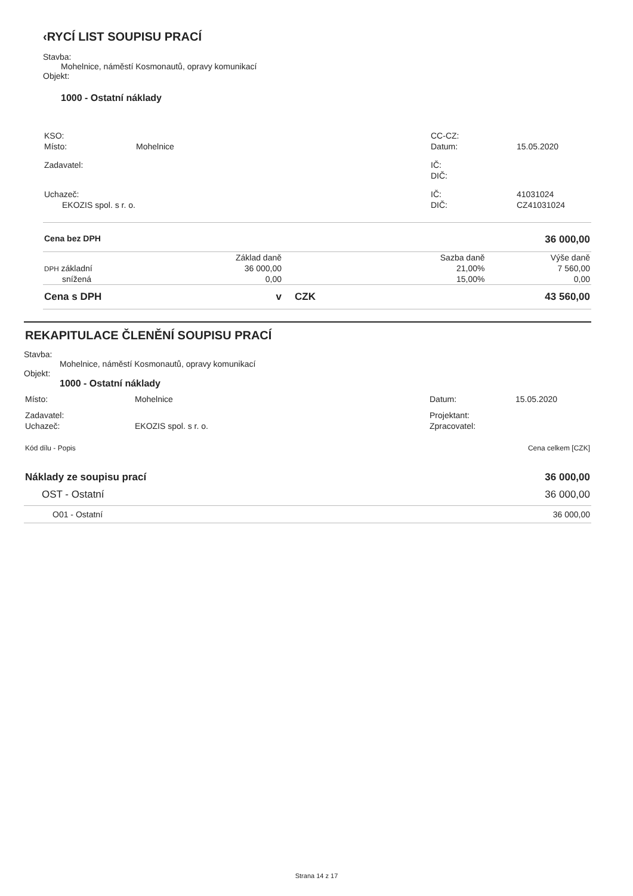‹RYCÍ LIST SOUPISU PRACÍ
Stavba:
Mohelnice, náměstí Kosmonautů, opravy komunikací
Objekt:
1000 - Ostatní náklady
| KSO: | | CC-CZ: | |
| Místo: | Mohelnice | Datum: | 15.05.2020 |
| Zadavatel: | | IČ: | |
| | | DIČ: | |
| Uchazeč: | | IČ: | 41031024 |
| EKOZIS spol. s r. o. | | DIČ: | CZ41031024 |
| Cena bez DPH | 36 000,00 | | | |
| | Základ daně | | Sazba daně | Výše daně |
| DPH základní | 36 000,00 | | 21,00% | 7 560,00 |
| snížená | 0,00 | | 15,00% | 0,00 |
| Cena s DPH | v | CZK | | 43 560,00 |
REKAPITULACE ČLENĚNÍ SOUPISU PRACÍ
Stavba:
Mohelnice, náměstí Kosmonautů, opravy komunikací
Objekt:
1000 - Ostatní náklady
| Místo: | Mohelnice | Datum: | 15.05.2020 |
| Zadavatel: | | Projektant: | |
| Uchazeč: | EKOZIS spol. s r. o. | Zpracovatel: | |
| Kód dílu - Popis | Cena celkem [CZK] |
| Náklady ze soupisu prací | 36 000,00 |
| OST - Ostatní | 36 000,00 |
| O01 - Ostatní | 36 000,00 |
Strana 14 z 17